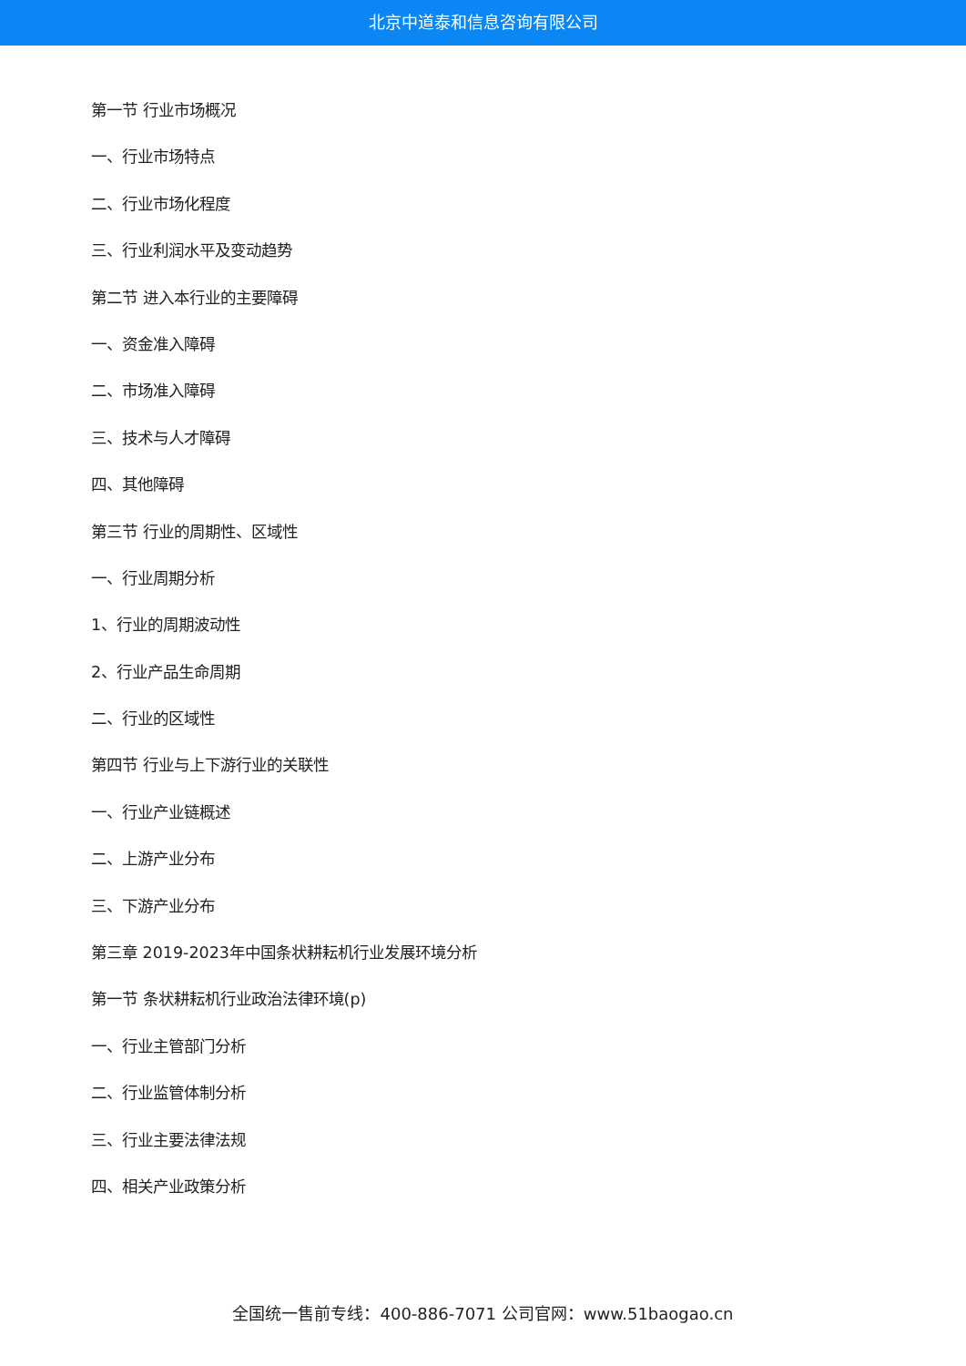北京中道泰和信息咨询有限公司
第一节 行业市场概况
一、行业市场特点
二、行业市场化程度
三、行业利润水平及变动趋势
第二节 进入本行业的主要障碍
一、资金准入障碍
二、市场准入障碍
三、技术与人才障碍
四、其他障碍
第三节 行业的周期性、区域性
一、行业周期分析
1、行业的周期波动性
2、行业产品生命周期
二、行业的区域性
第四节 行业与上下游行业的关联性
一、行业产业链概述
二、上游产业分布
三、下游产业分布
第三章 2019-2023年中国条状耕耘机行业发展环境分析
第一节 条状耕耘机行业政治法律环境(p)
一、行业主管部门分析
二、行业监管体制分析
三、行业主要法律法规
四、相关产业政策分析
全国统一售前专线：400-886-7071 公司官网：www.51baogao.cn